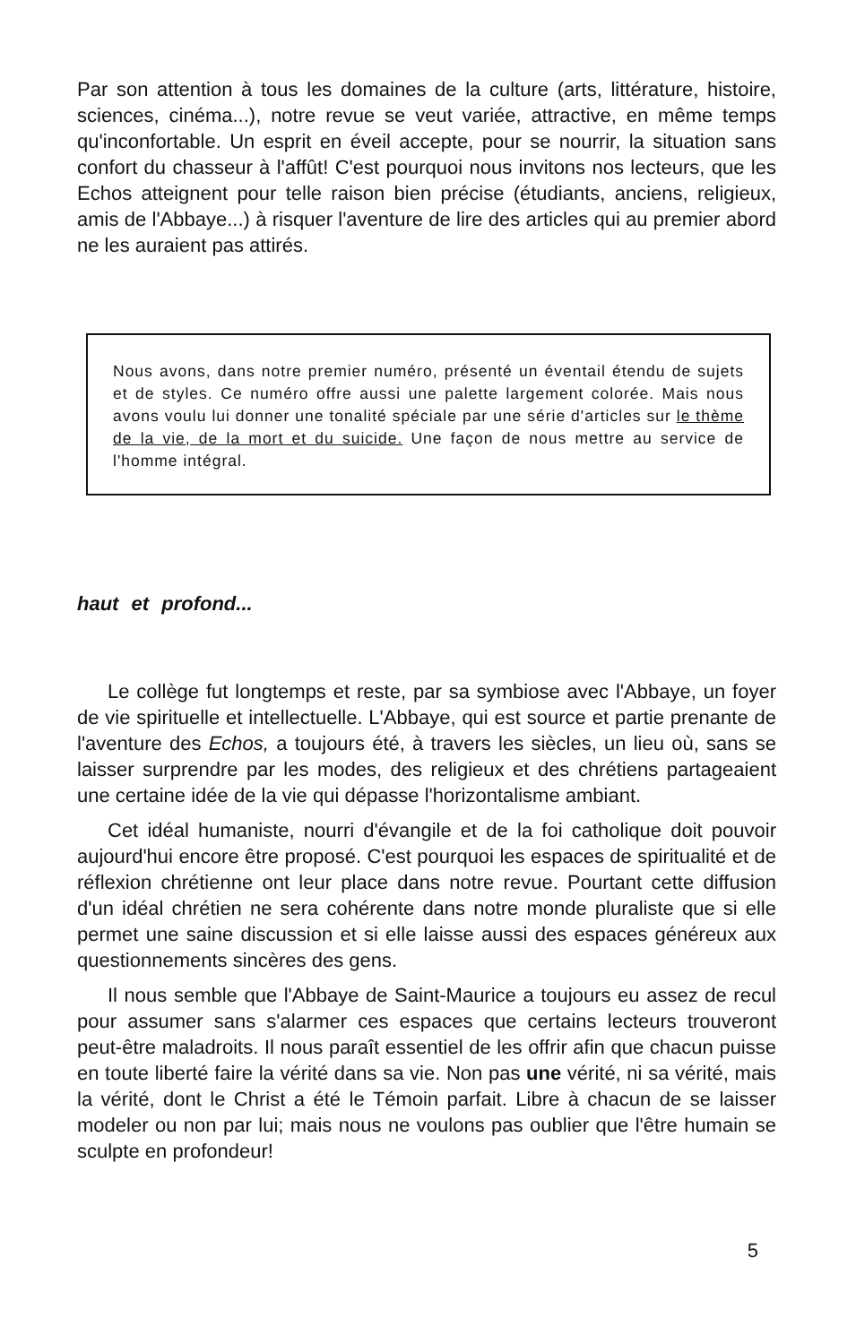Par son attention à tous les domaines de la culture (arts, littérature, histoire, sciences, cinéma...), notre revue se veut variée, attractive, en même temps qu'inconfortable. Un esprit en éveil accepte, pour se nourrir, la situation sans confort du chasseur à l'affût! C'est pourquoi nous invitons nos lecteurs, que les Echos atteignent pour telle raison bien précise (étudiants, anciens, religieux, amis de l'Abbaye...) à risquer l'aventure de lire des articles qui au premier abord ne les auraient pas attirés.
Nous avons, dans notre premier numéro, présenté un éventail étendu de sujets et de styles. Ce numéro offre aussi une palette largement colorée. Mais nous avons voulu lui donner une tonalité spéciale par une série d'articles sur le thème de la vie, de la mort et du suicide. Une façon de nous mettre au service de l'homme intégral.
haut et profond...
Le collège fut longtemps et reste, par sa symbiose avec l'Abbaye, un foyer de vie spirituelle et intellectuelle. L'Abbaye, qui est source et partie prenante de l'aventure des Echos, a toujours été, à travers les siècles, un lieu où, sans se laisser surprendre par les modes, des religieux et des chrétiens partageaient une certaine idée de la vie qui dépasse l'horizontalisme ambiant.
Cet idéal humaniste, nourri d'évangile et de la foi catholique doit pouvoir aujourd'hui encore être proposé. C'est pourquoi les espaces de spiritualité et de réflexion chrétienne ont leur place dans notre revue. Pourtant cette diffusion d'un idéal chrétien ne sera cohérente dans notre monde pluraliste que si elle permet une saine discussion et si elle laisse aussi des espaces généreux aux questionnements sincères des gens.
Il nous semble que l'Abbaye de Saint-Maurice a toujours eu assez de recul pour assumer sans s'alarmer ces espaces que certains lecteurs trouveront peut-être maladroits. Il nous paraît essentiel de les offrir afin que chacun puisse en toute liberté faire la vérité dans sa vie. Non pas une vérité, ni sa vérité, mais la vérité, dont le Christ a été le Témoin parfait. Libre à chacun de se laisser modeler ou non par lui; mais nous ne voulons pas oublier que l'être humain se sculpte en profondeur!
5